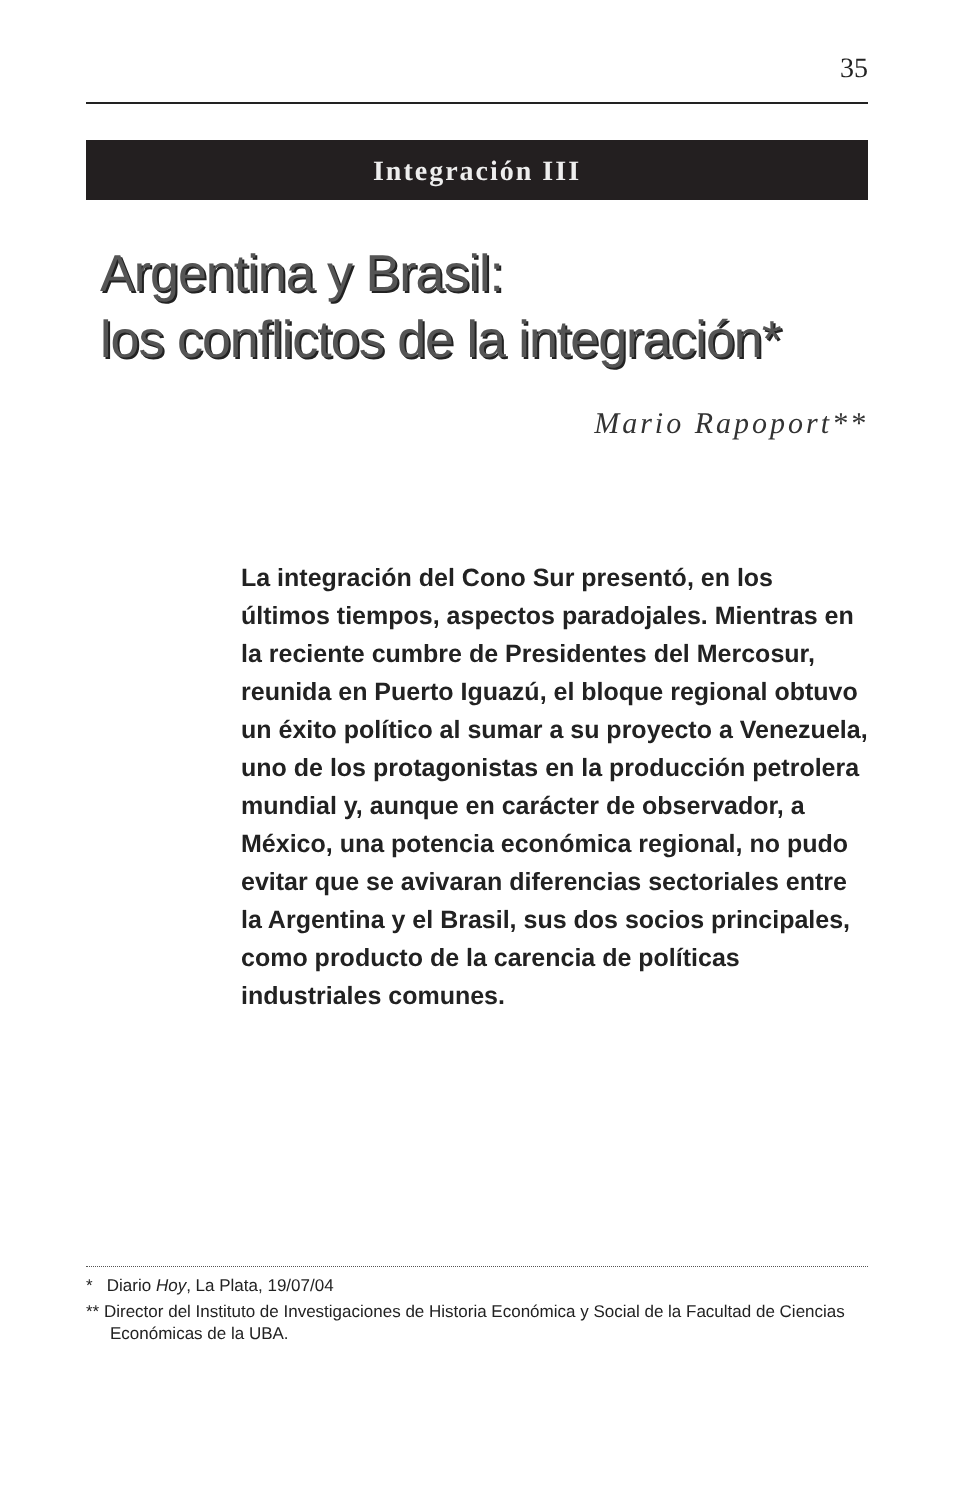35
Integración III
Argentina y Brasil:
los conflictos de la integración*
Mario Rapoport**
La integración del Cono Sur presentó, en los últimos tiempos, aspectos paradojales. Mientras en la reciente cumbre de Presidentes del Mercosur, reunida en Puerto Iguazú, el bloque regional obtuvo un éxito político al sumar a su proyecto a Venezuela, uno de los protagonistas en la producción petrolera mundial y, aunque en carácter de observador, a México, una potencia económica regional, no pudo evitar que se avivaran diferencias sectoriales entre la Argentina y el Brasil, sus dos socios principales, como producto de la carencia de políticas industriales comunes.
* Diario Hoy, La Plata, 19/07/04
** Director del Instituto de Investigaciones de Historia Económica y Social de la Facultad de Ciencias Económicas de la UBA.